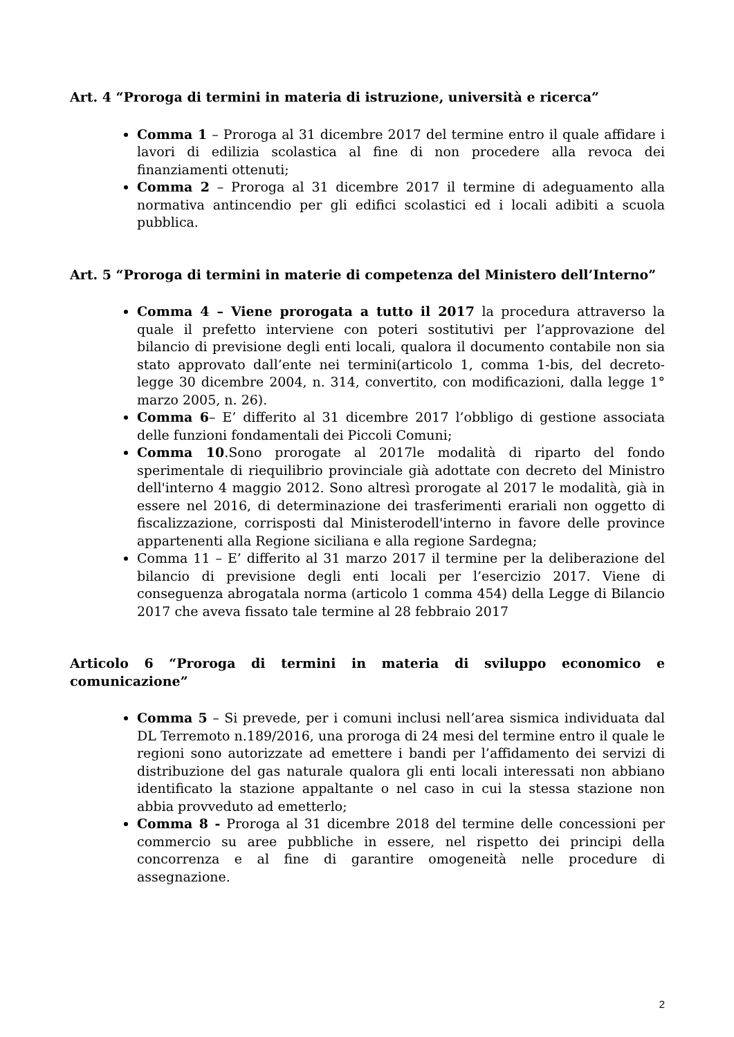Art. 4 “Proroga di termini in materia di istruzione, università e ricerca”
Comma 1 – Proroga al 31 dicembre 2017 del termine entro il quale affidare i lavori di edilizia scolastica al fine di non procedere alla revoca dei finanziamenti ottenuti;
Comma 2 – Proroga al 31 dicembre 2017 il termine di adeguamento alla normativa antincendio per gli edifici scolastici ed i locali adibiti a scuola pubblica.
Art. 5 “Proroga di termini in materie di competenza del Ministero dell’Interno”
Comma 4 – Viene prorogata a tutto il 2017 la procedura attraverso la quale il prefetto interviene con poteri sostitutivi per l’approvazione del bilancio di previsione degli enti locali, qualora il documento contabile non sia stato approvato dall’ente nei termini(articolo 1, comma 1-bis, del decreto-legge 30 dicembre 2004, n. 314, convertito, con modificazioni, dalla legge 1° marzo 2005, n. 26).
Comma 6– E’ differito al 31 dicembre 2017 l’obbligo di gestione associata delle funzioni fondamentali dei Piccoli Comuni;
Comma 10.Sono prorogate al 2017le modalità di riparto del fondo sperimentale di riequilibrio provinciale già adottate con decreto del Ministro dell'interno 4 maggio 2012. Sono altresì prorogate al 2017 le modalità, già in essere nel 2016, di determinazione dei trasferimenti erariali non oggetto di fiscalizzazione, corrisposti dal Ministerodell'interno in favore delle province appartenenti alla Regione siciliana e alla regione Sardegna;
Comma 11 – E’ differito al 31 marzo 2017 il termine per la deliberazione del bilancio di previsione degli enti locali per l’esercizio 2017. Viene di conseguenza abrogatala norma (articolo 1 comma 454) della Legge di Bilancio 2017 che aveva fissato tale termine al 28 febbraio 2017
Articolo 6 “Proroga di termini in materia di sviluppo economico e comunicazione”
Comma 5 – Si prevede, per i comuni inclusi nell’area sismica individuata dal DL Terremoto n.189/2016, una proroga di 24 mesi del termine entro il quale le regioni sono autorizzate ad emettere i bandi per l’affidamento dei servizi di distribuzione del gas naturale qualora gli enti locali interessati non abbiano identificato la stazione appaltante o nel caso in cui la stessa stazione non abbia provveduto ad emetterlo;
Comma 8 - Proroga al 31 dicembre 2018 del termine delle concessioni per commercio su aree pubbliche in essere, nel rispetto dei principi della concorrenza e al fine di garantire omogeneità nelle procedure di assegnazione.
2